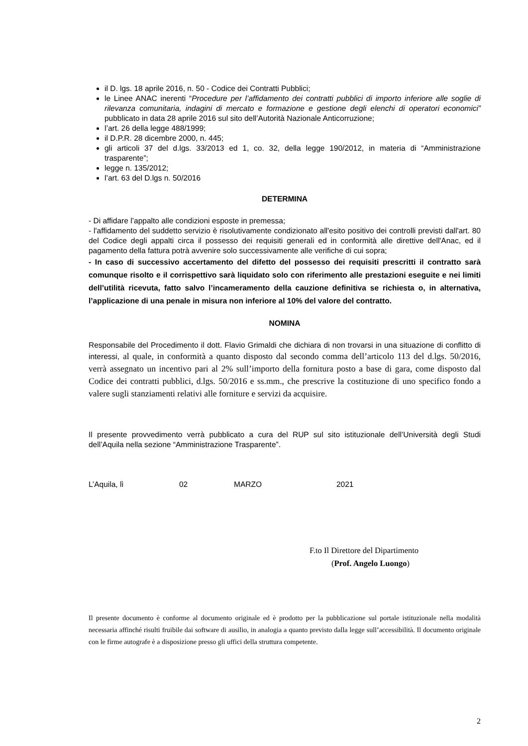il D. lgs. 18 aprile 2016, n. 50 - Codice dei Contratti Pubblici;
le Linee ANAC inerenti “Procedure per l’affidamento dei contratti pubblici di importo inferiore alle soglie di rilevanza comunitaria, indagini di mercato e formazione e gestione degli elenchi di operatori economici” pubblicato in data 28 aprile 2016 sul sito dell’Autorità Nazionale Anticorruzione;
l’art. 26 della legge 488/1999;
il D.P.R. 28 dicembre 2000, n. 445;
gli articoli 37 del d.lgs. 33/2013 ed 1, co. 32, della legge 190/2012, in materia di “Amministrazione trasparente”;
legge n. 135/2012;
l’art. 63 del D.lgs n. 50/2016
DETERMINA
- Di affidare l’appalto alle condizioni esposte in premessa;
- l'affidamento del suddetto servizio è risolutivamente condizionato all'esito positivo dei controlli previsti dall'art. 80 del Codice degli appalti circa il possesso dei requisiti generali ed in conformità alle direttive dell'Anac, ed il pagamento della fattura potrà avvenire solo successivamente alle verifiche di cui sopra;
- In caso di successivo accertamento del difetto del possesso dei requisiti prescritti il contratto sarà comunque risolto e il corrispettivo sarà liquidato solo con riferimento alle prestazioni eseguite e nei limiti dell’utilità ricevuta, fatto salvo l’incameramento della cauzione definitiva se richiesta o, in alternativa, l’applicazione di una penale in misura non inferiore al 10% del valore del contratto.
NOMINA
Responsabile del Procedimento il dott. Flavio Grimaldi che dichiara di non trovarsi in una situazione di conflitto di interessi, al quale, in conformità a quanto disposto dal secondo comma dell’articolo 113 del d.lgs. 50/2016, verrà assegnato un incentivo pari al 2% sull’importo della fornitura posto a base di gara, come disposto dal Codice dei contratti pubblici, d.lgs. 50/2016 e ss.mm., che prescrive la costituzione di uno specifico fondo a valere sugli stanziamenti relativi alle forniture e servizi da acquisire.
Il presente provvedimento verrà pubblicato a cura del RUP sul sito istituzionale dell’Università degli Studi dell’Aquila nella sezione “Amministrazione Trasparente”.
L’Aquila, lì 02 MARZO 2021
F.to Il Direttore del Dipartimento
(Prof. Angelo Luongo)
Il presente documento è conforme al documento originale ed è prodotto per la pubblicazione sul portale istituzionale nella modalità necessaria affinché risulti fruibile dai software di ausilio, in analogia a quanto previsto dalla legge sull’accessibilità. Il documento originale con le firme autografe è a disposizione presso gli uffici della struttura competente.
2